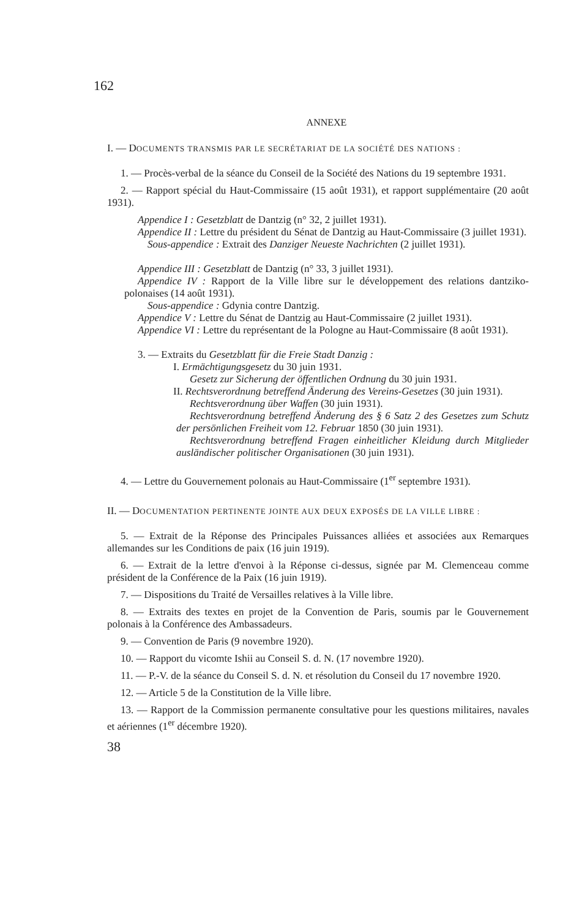162
ANNEXE
I. — DOCUMENTS TRANSMIS PAR LE SECRÉTARIAT DE LA SOCIÉTÉ DES NATIONS :
1. — Procès-verbal de la séance du Conseil de la Société des Nations du 19 septembre 1931.
2. — Rapport spécial du Haut-Commissaire (15 août 1931), et rapport supplémentaire (20 août 1931).
Appendice I : Gesetzblatt de Dantzig (n° 32, 2 juillet 1931).
Appendice II : Lettre du président du Sénat de Dantzig au Haut-Commissaire (3 juillet 1931).
Sous-appendice : Extrait des Danziger Neueste Nachrichten (2 juillet 1931).
Appendice III : Gesetzblatt de Dantzig (n° 33, 3 juillet 1931).
Appendice IV : Rapport de la Ville libre sur le développement des relations dantziko-polonaises (14 août 1931).
Sous-appendice : Gdynia contre Dantzig.
Appendice V : Lettre du Sénat de Dantzig au Haut-Commissaire (2 juillet 1931).
Appendice VI : Lettre du représentant de la Pologne au Haut-Commissaire (8 août 1931).
3. — Extraits du Gesetzblatt für die Freie Stadt Danzig :
I. Ermächtigungsgesetz du 30 juin 1931.
Gesetz zur Sicherung der öffentlichen Ordnung du 30 juin 1931.
II. Rechtsverordnung betreffend Änderung des Vereins-Gesetzes (30 juin 1931).
Rechtsverordnung über Waffen (30 juin 1931).
Rechtsverordnung betreffend Änderung des § 6 Satz 2 des Gesetzes zum Schutz der persönlichen Freiheit vom 12. Februar 1850 (30 juin 1931).
Rechtsverordnung betreffend Fragen einheitlicher Kleidung durch Mitglieder ausländischer politischer Organisationen (30 juin 1931).
4. — Lettre du Gouvernement polonais au Haut-Commissaire (1<sup>er</sup> septembre 1931).
II. — DOCUMENTATION PERTINENTE JOINTE AUX DEUX EXPOSÉS DE LA VILLE LIBRE :
5. — Extrait de la Réponse des Principales Puissances alliées et associées aux Remarques allemandes sur les Conditions de paix (16 juin 1919).
6. — Extrait de la lettre d'envoi à la Réponse ci-dessus, signée par M. Clemenceau comme président de la Conférence de la Paix (16 juin 1919).
7. — Dispositions du Traité de Versailles relatives à la Ville libre.
8. — Extraits des textes en projet de la Convention de Paris, soumis par le Gouvernement polonais à la Conférence des Ambassadeurs.
9. — Convention de Paris (9 novembre 1920).
10. — Rapport du vicomte Ishii au Conseil S. d. N. (17 novembre 1920).
11. — P.-V. de la séance du Conseil S. d. N. et résolution du Conseil du 17 novembre 1920.
12. — Article 5 de la Constitution de la Ville libre.
13. — Rapport de la Commission permanente consultative pour les questions militaires, navales et aériennes (1<sup>er</sup> décembre 1920).
38